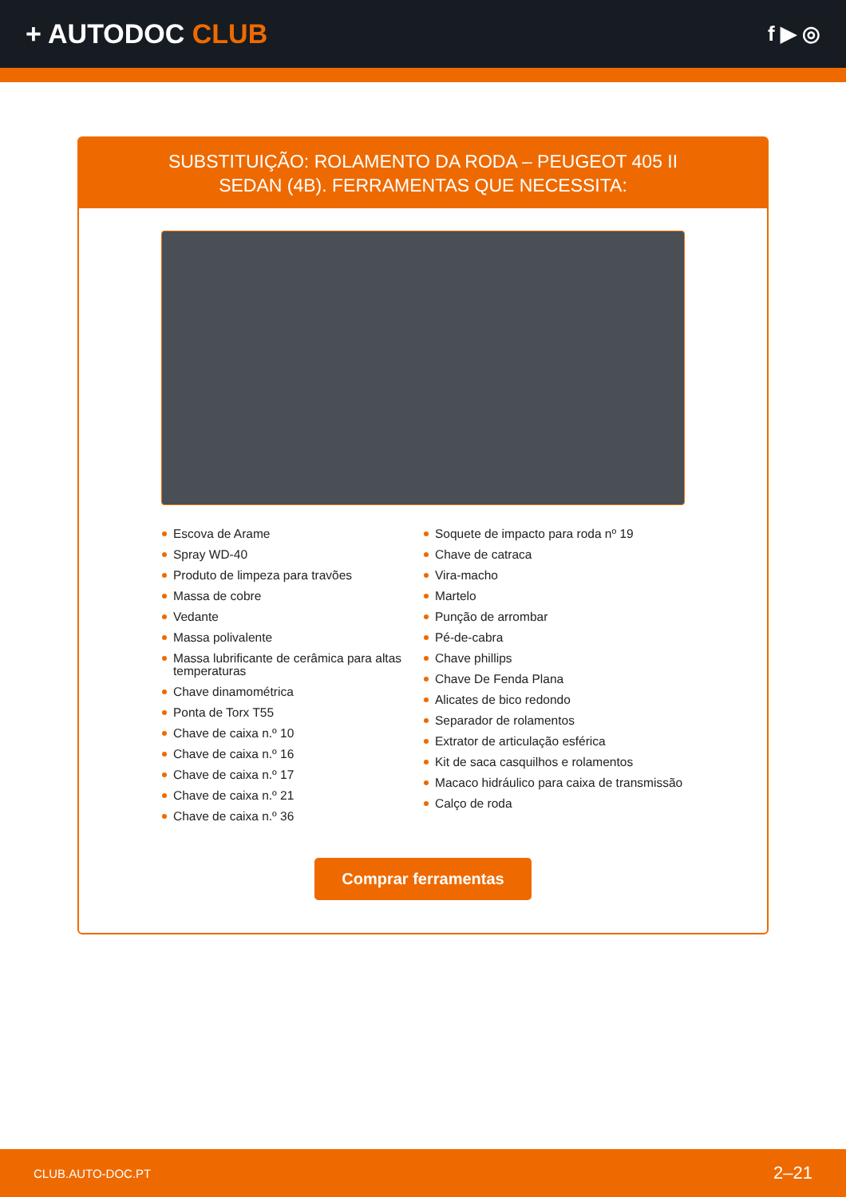+ AUTODOC CLUB
f ▶ ◎
SUBSTITUIÇÃO: ROLAMENTO DA RODA – PEUGEOT 405 II SEDAN (4B). FERRAMENTAS QUE NECESSITA:
Escova de Arame
Spray WD-40
Produto de limpeza para travões
Massa de cobre
Vedante
Massa polivalente
Massa lubrificante de cerâmica para altas temperaturas
Chave dinamométrica
Ponta de Torx T55
Chave de caixa n.º 10
Chave de caixa n.º 16
Chave de caixa n.º 17
Chave de caixa n.º 21
Chave de caixa n.º 36
Soquete de impacto para roda nº 19
Chave de catraca
Vira-macho
Martelo
Punção de arrombar
Pé-de-cabra
Chave phillips
Chave De Fenda Plana
Alicates de bico redondo
Separador de rolamentos
Extrator de articulação esférica
Kit de saca casquilhos e rolamentos
Macaco hidráulico para caixa de transmissão
Calço de roda
Comprar ferramentas
CLUB.AUTO-DOC.PT 2–21